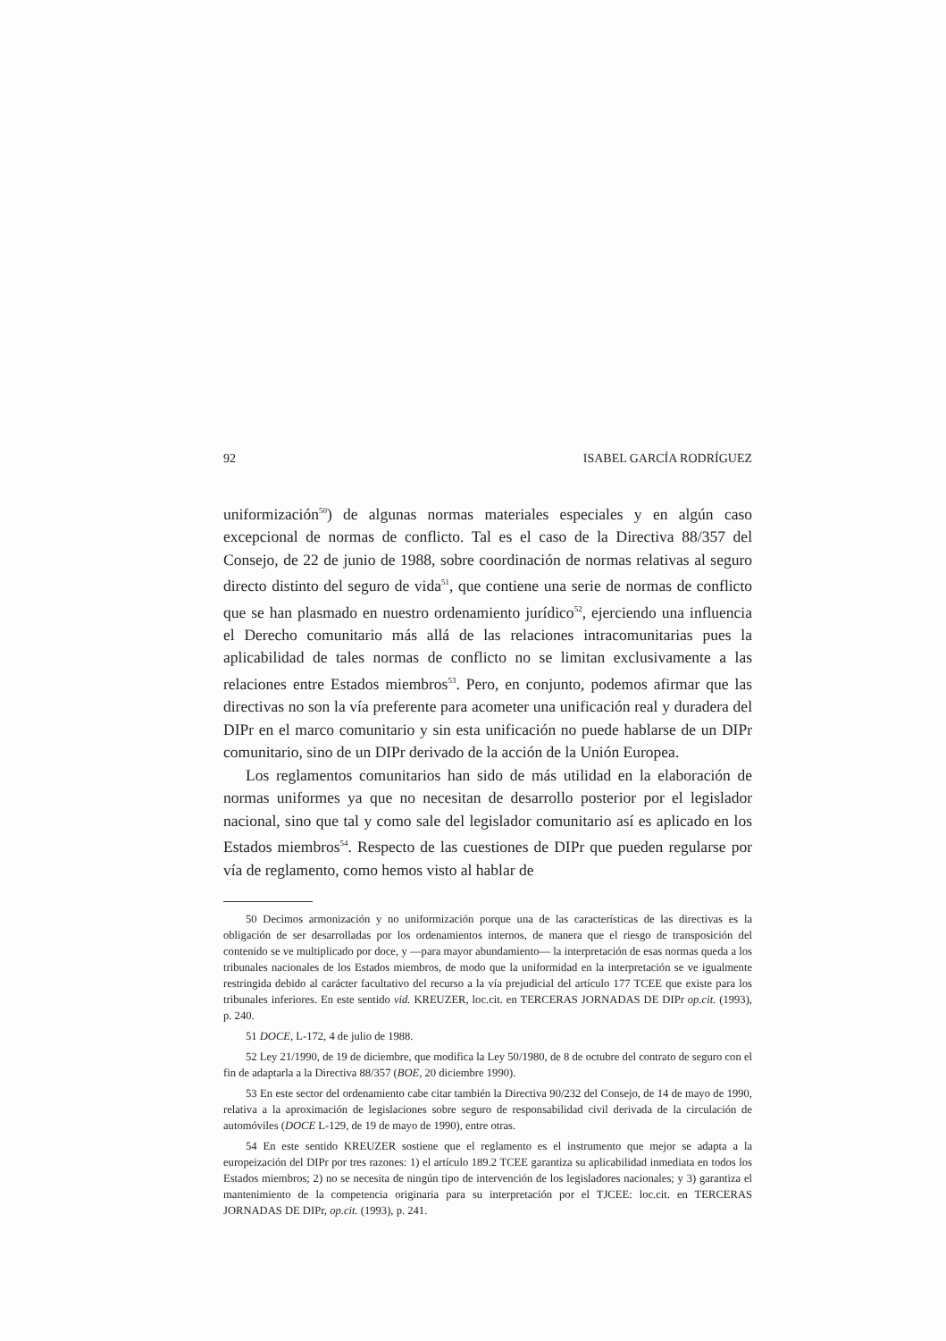92 ISABEL GARCÍA RODRÍGUEZ
uniformización<sup>50</sup>) de algunas normas materiales especiales y en algún caso excepcional de normas de conflicto. Tal es el caso de la Directiva 88/357 del Consejo, de 22 de junio de 1988, sobre coordinación de normas relativas al seguro directo distinto del seguro de vida<sup>51</sup>, que contiene una serie de normas de conflicto que se han plasmado en nuestro ordenamiento jurídico<sup>52</sup>, ejerciendo una influencia el Derecho comunitario más allá de las relaciones intracomunitarias pues la aplicabilidad de tales normas de conflicto no se limitan exclusivamente a las relaciones entre Estados miembros<sup>53</sup>. Pero, en conjunto, podemos afirmar que las directivas no son la vía preferente para acometer una unificación real y duradera del DIPr en el marco comunitario y sin esta unificación no puede hablarse de un DIPr comunitario, sino de un DIPr derivado de la acción de la Unión Europea.
Los reglamentos comunitarios han sido de más utilidad en la elaboración de normas uniformes ya que no necesitan de desarrollo posterior por el legislador nacional, sino que tal y como sale del legislador comunitario así es aplicado en los Estados miembros<sup>54</sup>. Respecto de las cuestiones de DIPr que pueden regularse por vía de reglamento, como hemos visto al hablar de
50 Decimos armonización y no uniformización porque una de las características de las directivas es la obligación de ser desarrolladas por los ordenamientos internos, de manera que el riesgo de transposición del contenido se ve multiplicado por doce, y —para mayor abundamiento— la interpretación de esas normas queda a los tribunales nacionales de los Estados miembros, de modo que la uniformidad en la interpretación se ve igualmente restringida debido al carácter facultativo del recurso a la vía prejudicial del artículo 177 TCEE que existe para los tribunales inferiores. En este sentido vid. KREUZER, loc.cit. en TERCERAS JORNADAS DE DIPr op.cit. (1993), p. 240.
51 DOCE, L-172, 4 de julio de 1988.
52 Ley 21/1990, de 19 de diciembre, que modifica la Ley 50/1980, de 8 de octubre del contrato de seguro con el fin de adaptarla a la Directiva 88/357 (BOE, 20 diciembre 1990).
53 En este sector del ordenamiento cabe citar también la Directiva 90/232 del Consejo, de 14 de mayo de 1990, relativa a la aproximación de legislaciones sobre seguro de responsabilidad civil derivada de la circulación de automóviles (DOCE L-129, de 19 de mayo de 1990), entre otras.
54 En este sentido KREUZER sostiene que el reglamento es el instrumento que mejor se adapta a la europeización del DIPr por tres razones: 1) el artículo 189.2 TCEE garantiza su aplicabilidad inmediata en todos los Estados miembros; 2) no se necesita de ningún tipo de intervención de los legisladores nacionales; y 3) garantiza el mantenimiento de la competencia originaria para su interpretación por el TJCEE: loc.cit. en TERCERAS JORNADAS DE DIPr, op.cit. (1993), p. 241.